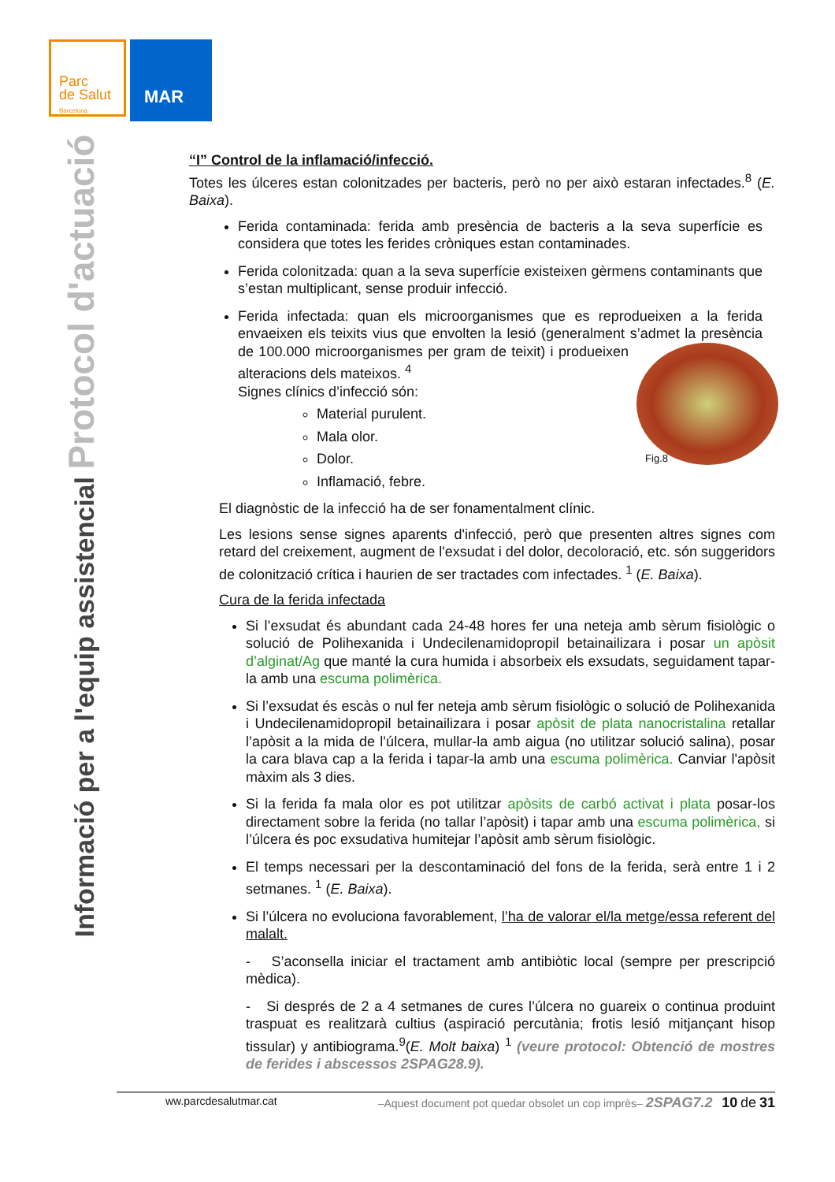Parc
de Salut
Barcelona
MAR
Informació per a l'equip assistencial Protocol d'actuació
“I” Control de la inflamació/infecció.
Totes les úlceres estan colonitzades per bacteris, però no per això estaran infectades.<sup>8</sup> (E. Baixa).
Ferida contaminada: ferida amb presència de bacteris a la seva superfície es considera que totes les ferides cròniques estan contaminades.
Ferida colonitzada: quan a la seva superfície existeixen gèrmens contaminants que s’estan multiplicant, sense produir infecció.
Ferida infectada: quan els microorganismes que es reprodueixen a la ferida envaeixen els teixits vius que envolten la lesió (generalment s’admet la presència de 100.000 microorganismes per gram de
teixit) i produeixen alteracions dels mateixos. <sup>4</sup>
Signes clínics d’infecció són:
Material purulent.
Mala olor.
Dolor. Fig.8
Inflamació, febre.
El diagnòstic de la infecció ha de ser fonamentalment clínic.
Les lesions sense signes aparents d'infecció, però que presenten altres signes com retard del creixement, augment de l'exsudat i del dolor, decoloració, etc. són suggeridors de colonització crítica i haurien de ser tractades com infectades. <sup>1</sup> (E. Baixa).
Cura de la ferida infectada
Si l’exsudat és abundant cada 24-48 hores fer una neteja amb sèrum fisiològic o solució de Polihexanida i Undecilenamidopropil betainailizara i posar un apòsit d’alginat/Ag que manté la cura humida i absorbeix els exsudats, seguidament tapar-la amb una escuma polimèrica.
Si l’exsudat és escàs o nul fer neteja amb sèrum fisiològic o solució de Polihexanida i Undecilenamidopropil betainailizara i posar apòsit de plata nanocristalina retallar l’apòsit a la mida de l’úlcera, mullar-la amb aigua (no utilitzar solució salina), posar la cara blava cap a la ferida i tapar-la amb una escuma polimèrica. Canviar l'apòsit màxim als 3 dies.
Si la ferida fa mala olor es pot utilitzar apòsits de carbó activat i plata posar-los directament sobre la ferida (no tallar l’apòsit) i tapar amb una escuma polimèrica, si l’úlcera és poc exsudativa humitejar l’apòsit amb sèrum fisiològic.
El temps necessari per la descontaminació del fons de la ferida, serà entre 1 i 2 setmanes. <sup>1</sup> (E. Baixa).
Si l’úlcera no evoluciona favorablement, l’ha de valorar el/la metge/essa referent del malalt.
- S’aconsella iniciar el tractament amb antibiòtic local (sempre per prescripció mèdica).
- Si després de 2 a 4 setmanes de cures l’úlcera no guareix o continua produint traspuat es realitzarà cultius (aspiració percutània; frotis lesió mitjançant hisop tissular) y antibiograma.<sup>9</sup>(E. Molt baixa) <sup>1</sup> (veure protocol: Obtenció de mostres de ferides i abscessos 2SPAG28.9).
ww.parcdesalutmar.cat –Aquest document pot quedar obsolet un cop imprès– 2SPAG7.2 10 de 31